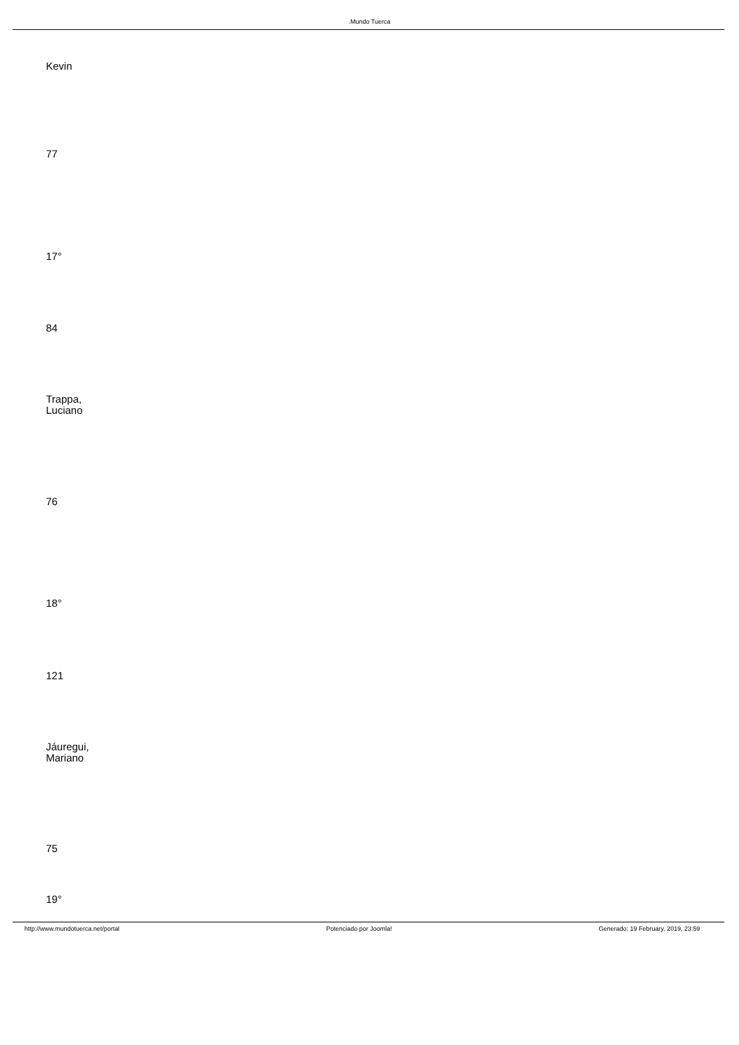.Mundo Tuerca
Kevin
77
17°
84
Trappa,
Luciano
76
18°
121
Jáuregui,
Mariano
75
19°
http://www.mundotuerca.net/portal Potenciado por Joomla! Generado: 19 February, 2019, 23:59